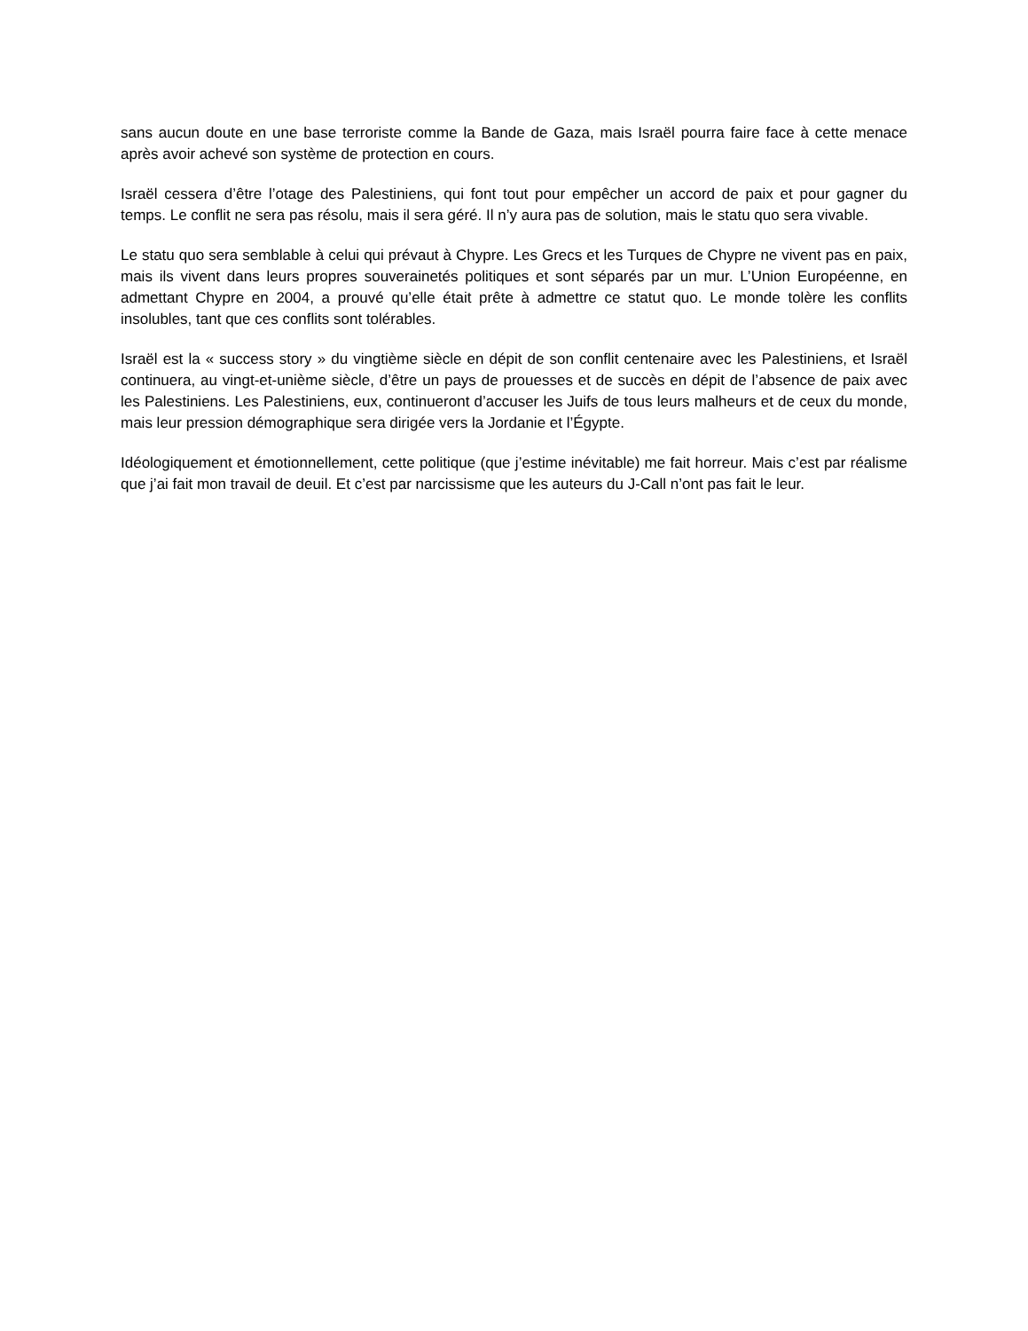sans aucun doute en une base terroriste comme la Bande de Gaza, mais Israël pourra faire face à cette menace après avoir achevé son système de protection en cours.
Israël cessera d’être l’otage des Palestiniens, qui font tout pour empêcher un accord de paix et pour gagner du temps. Le conflit ne sera pas résolu, mais il sera géré. Il n’y aura pas de solution, mais le statu quo sera vivable.
Le statu quo sera semblable à celui qui prévaut à Chypre. Les Grecs et les Turques de Chypre ne vivent pas en paix, mais ils vivent dans leurs propres souverainetés politiques et sont séparés par un mur. L’Union Européenne, en admettant Chypre en 2004, a prouvé qu’elle était prête à admettre ce statut quo. Le monde tolère les conflits insolubles, tant que ces conflits sont tolérables.
Israël est la « success story » du vingtième siècle en dépit de son conflit centenaire avec les Palestiniens, et Israël continuera, au vingt-et-unième siècle, d’être un pays de prouesses et de succès en dépit de l’absence de paix avec les Palestiniens. Les Palestiniens, eux, continueront d’accuser les Juifs de tous leurs malheurs et de ceux du monde, mais leur pression démographique sera dirigée vers la Jordanie et l’Égypte.
Idéologiquement et émotionnellement, cette politique (que j’estime inévitable) me fait horreur. Mais c’est par réalisme que j’ai fait mon travail de deuil. Et c’est par narcissisme que les auteurs du J-Call n’ont pas fait le leur.